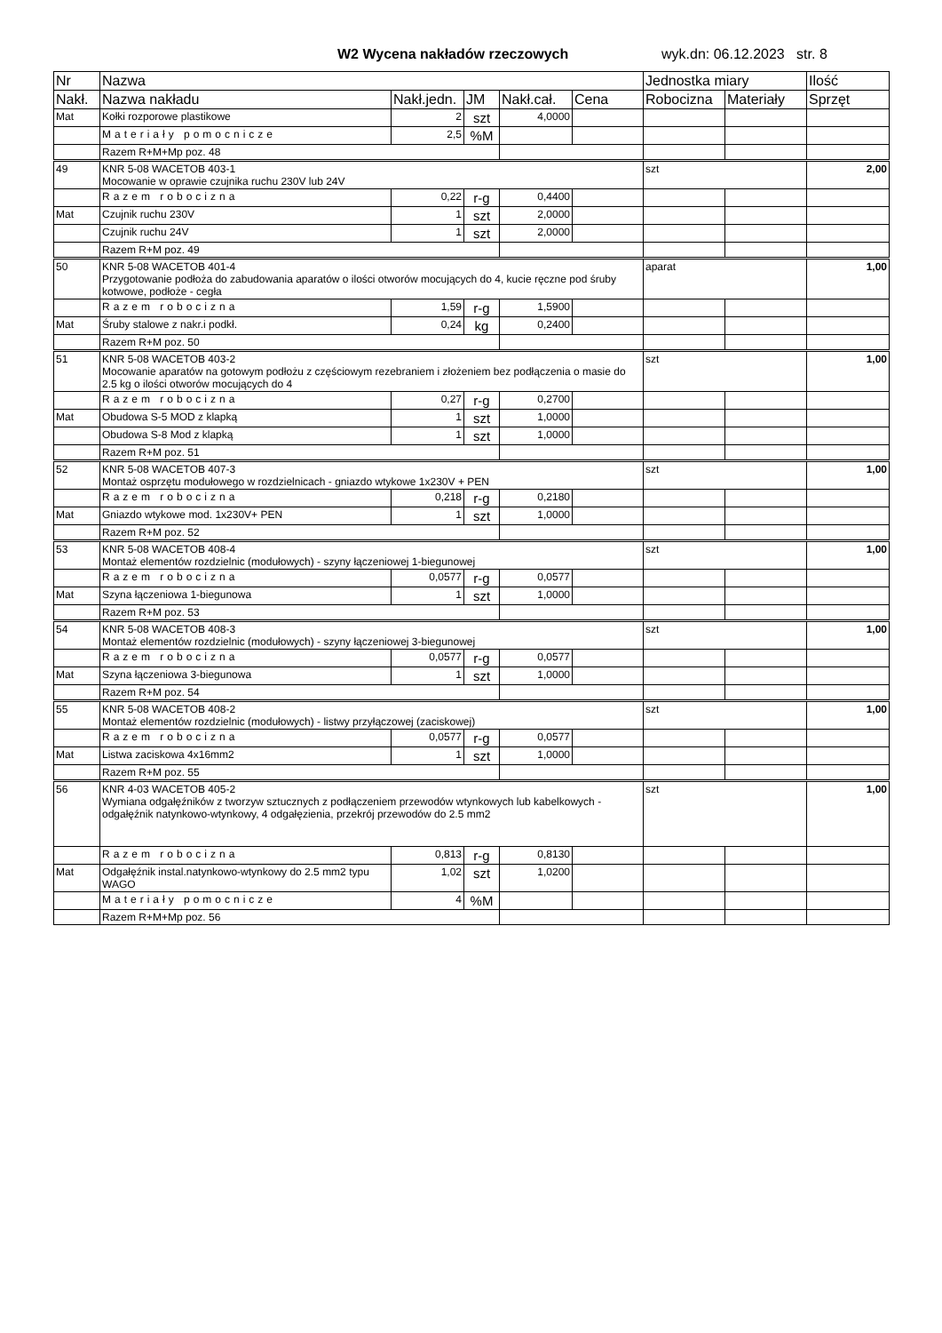W2 Wycena nakładów rzeczowych wyk.dn: 06.12.2023 str. 8
| Nr | Nazwa | | | | | Jednostka miary | | Ilość |
| --- | --- | --- | --- | --- | --- | --- | --- | --- |
| Nakł. | Nazwa nakładu | Nakł.jedn. | JM | Nakł.cał. | Cena | Robocizna | Materiały | Sprzęt |
| Mat | Kołki rozporowe plastikowe | 2 | szt | 4,0000 | | | | |
| | Materiały pomocnicze | 2,5 | %M | | | | | |
| | Razem R+M+Mp poz. 48 | | | | | | | |
| 49 | KNR 5-08 WACETOB 403-1 Mocowanie w oprawie czujnika ruchu 230V lub 24V | | | | | szt | | 2,00 |
| | Razem robocizna | 0,22 | r-g | 0,4400 | | | | |
| Mat | Czujnik ruchu 230V | 1 | szt | 2,0000 | | | | |
| | Czujnik ruchu 24V | 1 | szt | 2,0000 | | | | |
| | Razem R+M poz. 49 | | | | | | | |
| 50 | KNR 5-08 WACETOB 401-4 Przygotowanie podłoża do zabudowania aparatów o ilości otworów mocujących do 4, kucie ręczne pod śruby kotwowe, podłoże - cegła | | | | | aparat | | 1,00 |
| | Razem robocizna | 1,59 | r-g | 1,5900 | | | | |
| Mat | Śruby stalowe z nakr.i podkł. | 0,24 | kg | 0,2400 | | | | |
| | Razem R+M poz. 50 | | | | | | | |
| 51 | KNR 5-08 WACETOB 403-2 Mocowanie aparatów na gotowym podłożu z częściowym rezebraniem i złożeniem bez podłączenia o masie do 2.5 kg o ilości otworów mocujących do 4 | | | | | szt | | 1,00 |
| | Razem robocizna | 0,27 | r-g | 0,2700 | | | | |
| Mat | Obudowa S-5 MOD z klapką | 1 | szt | 1,0000 | | | | |
| | Obudowa S-8 Mod z klapką | 1 | szt | 1,0000 | | | | |
| | Razem R+M poz. 51 | | | | | | | |
| 52 | KNR 5-08 WACETOB 407-3 Montaż osprzętu modułowego w rozdzielnicach - gniazdo wtykowe 1x230V + PEN | | | | | szt | | 1,00 |
| | Razem robocizna | 0,218 | r-g | 0,2180 | | | | |
| Mat | Gniazdo wtykowe mod. 1x230V+ PEN | 1 | szt | 1,0000 | | | | |
| | Razem R+M poz. 52 | | | | | | | |
| 53 | KNR 5-08 WACETOB 408-4 Montaż elementów rozdzielnic (modułowych) - szyny łączeniowej 1-biegunowej | | | | | szt | | 1,00 |
| | Razem robocizna | 0,0577 | r-g | 0,0577 | | | | |
| Mat | Szyna łączeniowa 1-biegunowa | 1 | szt | 1,0000 | | | | |
| | Razem R+M poz. 53 | | | | | | | |
| 54 | KNR 5-08 WACETOB 408-3 Montaż elementów rozdzielnic (modułowych) - szyny łączeniowej 3-biegunowej | | | | | szt | | 1,00 |
| | Razem robocizna | 0,0577 | r-g | 0,0577 | | | | |
| Mat | Szyna łączeniowa 3-biegunowa | 1 | szt | 1,0000 | | | | |
| | Razem R+M poz. 54 | | | | | | | |
| 55 | KNR 5-08 WACETOB 408-2 Montaż elementów rozdzielnic (modułowych) - listwy przyłączowej (zaciskowej) | | | | | szt | | 1,00 |
| | Razem robocizna | 0,0577 | r-g | 0,0577 | | | | |
| Mat | Listwa zaciskowa 4x16mm2 | 1 | szt | 1,0000 | | | | |
| | Razem R+M poz. 55 | | | | | | | |
| 56 | KNR 4-03 WACETOB 405-2 Wymiana odgałęźników z tworzyw sztucznych z podłączeniem przewodów wtynkowych lub kabelkowych - odgałęźnik natynkowo-wtynkowy, 4 odgałęzienia, przekrój przewodów do 2.5 mm2 | | | | | szt | | 1,00 |
| | Razem robocizna | 0,813 | r-g | 0,8130 | | | | |
| Mat | Odgałęźnik instal.natynkowo-wtynkowy do 2.5 mm2 typu WAGO | 1,02 | szt | 1,0200 | | | | |
| | Materiały pomocnicze | 4 | %M | | | | | |
| | Razem R+M+Mp poz. 56 | | | | | | | |